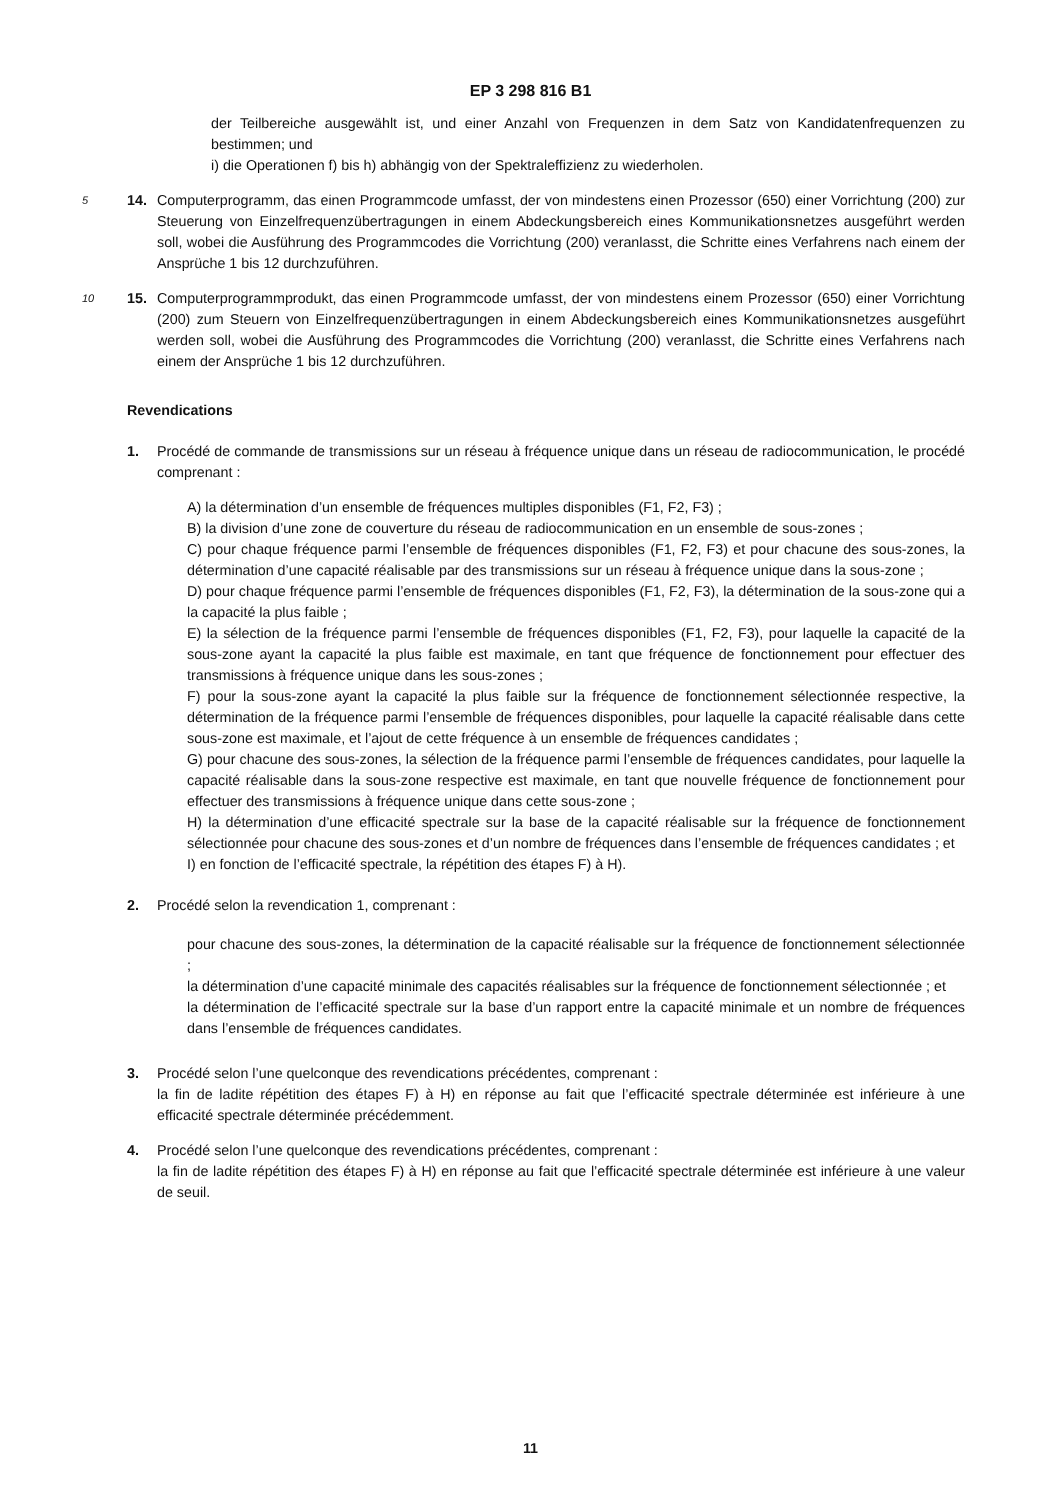EP 3 298 816 B1
der Teilbereiche ausgewählt ist, und einer Anzahl von Frequenzen in dem Satz von Kandidatenfrequenzen zu bestimmen; und
i) die Operationen f) bis h) abhängig von der Spektraleffizienz zu wiederholen.
14.
5 Computerprogramm, das einen Programmcode umfasst, der von mindestens einen Prozessor (650) einer Vorrichtung (200) zur Steuerung von Einzelfrequenzübertragungen in einem Abdeckungsbereich eines Kommunikationsnetzes ausgeführt werden soll, wobei die Ausführung des Programmcodes die Vorrichtung (200) veranlasst, die Schritte eines Verfahrens nach einem der Ansprüche 1 bis 12 durchzuführen.
15.
10 Computerprogrammprodukt, das einen Programmcode umfasst, der von mindestens einem Prozessor (650) einer Vorrichtung (200) zum Steuern von Einzelfrequenzübertragungen in einem Abdeckungsbereich eines Kommunikationsnetzes ausgeführt werden soll, wobei die Ausführung des Programmcodes die Vorrichtung (200) veranlasst, die Schritte eines Verfahrens nach einem der Ansprüche 1 bis 12 durchzuführen.
Revendications
1. Procédé de commande de transmissions sur un réseau à fréquence unique dans un réseau de radiocommunication, le procédé comprenant :
A) la détermination d’un ensemble de fréquences multiples disponibles (F1, F2, F3) ;
B) la division d’une zone de couverture du réseau de radiocommunication en un ensemble de sous-zones ;
C) pour chaque fréquence parmi l’ensemble de fréquences disponibles (F1, F2, F3) et pour chacune des sous-zones, la détermination d’une capacité réalisable par des transmissions sur un réseau à fréquence unique dans la sous-zone ;
D) pour chaque fréquence parmi l’ensemble de fréquences disponibles (F1, F2, F3), la détermination de la sous-zone qui a la capacité la plus faible ;
E) la sélection de la fréquence parmi l’ensemble de fréquences disponibles (F1, F2, F3), pour laquelle la capacité de la sous-zone ayant la capacité la plus faible est maximale, en tant que fréquence de fonctionnement pour effectuer des transmissions à fréquence unique dans les sous-zones ;
F) pour la sous-zone ayant la capacité la plus faible sur la fréquence de fonctionnement sélectionnée respective, la détermination de la fréquence parmi l’ensemble de fréquences disponibles, pour laquelle la capacité réalisable dans cette sous-zone est maximale, et l’ajout de cette fréquence à un ensemble de fréquences candidates ;
G) pour chacune des sous-zones, la sélection de la fréquence parmi l’ensemble de fréquences candidates, pour laquelle la capacité réalisable dans la sous-zone respective est maximale, en tant que nouvelle fréquence de fonctionnement pour effectuer des transmissions à fréquence unique dans cette sous-zone ;
H) la détermination d’une efficacité spectrale sur la base de la capacité réalisable sur la fréquence de fonctionnement sélectionnée pour chacune des sous-zones et d’un nombre de fréquences dans l’ensemble de fréquences candidates ; et
I) en fonction de l’efficacité spectrale, la répétition des étapes F) à H).
2. Procédé selon la revendication 1, comprenant :
pour chacune des sous-zones, la détermination de la capacité réalisable sur la fréquence de fonctionnement sélectionnée ;
la détermination d’une capacité minimale des capacités réalisables sur la fréquence de fonctionnement sélectionnée ; et
la détermination de l’efficacité spectrale sur la base d’un rapport entre la capacité minimale et un nombre de fréquences dans l’ensemble de fréquences candidates.
3. Procédé selon l’une quelconque des revendications précédentes, comprenant :
la fin de ladite répétition des étapes F) à H) en réponse au fait que l’efficacité spectrale déterminée est inférieure à une efficacité spectrale déterminée précédemment.
4. Procédé selon l’une quelconque des revendications précédentes, comprenant :
la fin de ladite répétition des étapes F) à H) en réponse au fait que l’efficacité spectrale déterminée est inférieure à une valeur de seuil.
11